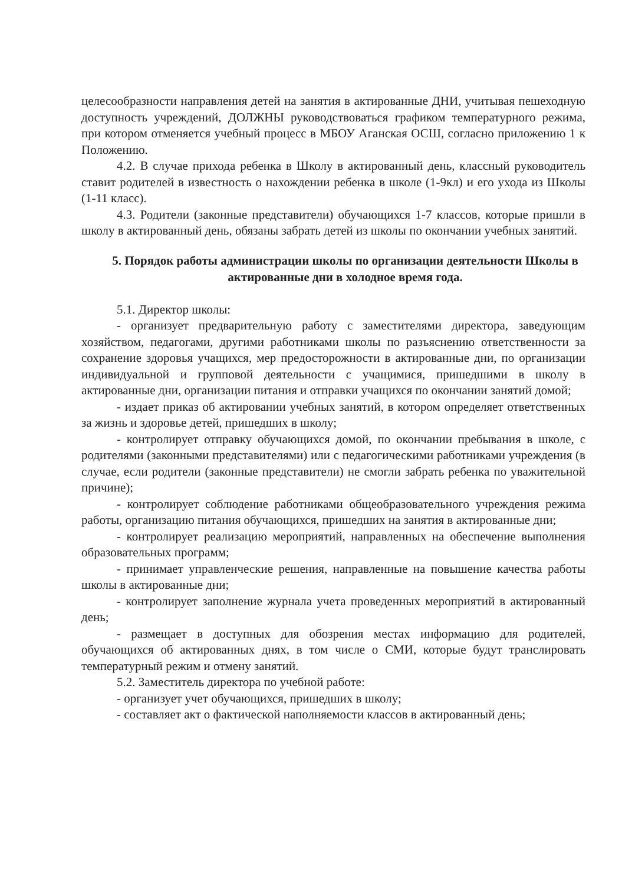целесообразности направления детей на занятия в актированные ДНИ, учитывая пешеходную доступность учреждений, ДОЛЖНЫ руководствоваться графиком температурного режима, при котором отменяется учебный процесс в МБОУ Аганская ОСШ, согласно приложению 1 к Положению.
4.2. В случае прихода ребенка в Школу в актированный день, классный руководитель ставит родителей в известность о нахождении ребенка в школе (1-9кл) и его ухода из Школы (1-11 класс).
4.3. Родители (законные представители) обучающихся 1-7 классов, которые пришли в школу в актированный день, обязаны забрать детей из школы по окончании учебных занятий.
5. Порядок работы администрации школы по организации деятельности Школы в актированные дни в холодное время года.
5.1. Директор школы:
- организует предварительную работу с заместителями директора, заведующим хозяйством, педагогами, другими работниками школы по разъяснению ответственности за сохранение здоровья учащихся, мер предосторожности в актированные дни, по организации индивидуальной и групповой деятельности с учащимися, пришедшими в школу в актированные дни, организации питания и отправки учащихся по окончании занятий домой;
- издает приказ об актировании учебных занятий, в котором определяет ответственных за жизнь и здоровье детей, пришедших в школу;
- контролирует отправку обучающихся домой, по окончании пребывания в школе, с родителями (законными представителями) или с педагогическими работниками учреждения (в случае, если родители (законные представители) не смогли забрать ребенка по уважительной причине);
- контролирует соблюдение работниками общеобразовательного учреждения режима работы, организацию питания обучающихся, пришедших на занятия в актированные дни;
- контролирует реализацию мероприятий, направленных на обеспечение выполнения образовательных программ;
- принимает управленческие решения, направленные на повышение качества работы школы в актированные дни;
- контролирует заполнение журнала учета проведенных мероприятий в актированный день;
- размещает в доступных для обозрения местах информацию для родителей, обучающихся об актированных днях, в том числе о СМИ, которые будут транслировать температурный режим и отмену занятий.
5.2. Заместитель директора по учебной работе:
- организует учет обучающихся, пришедших в школу;
- составляет акт о фактической наполняемости классов в актированный день;